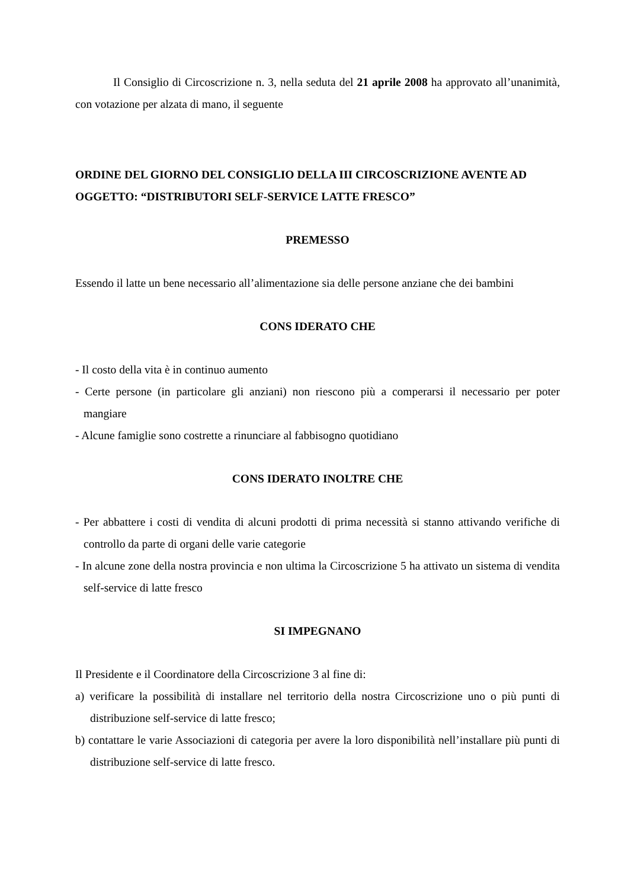Il Consiglio di Circoscrizione n. 3, nella seduta del 21 aprile 2008 ha approvato all’unanimità, con votazione per alzata di mano, il seguente
ORDINE DEL GIORNO DEL CONSIGLIO DELLA III CIRCOSCRIZIONE AVENTE AD OGGETTO: “DISTRIBUTORI SELF-SERVICE LATTE FRESCO”
PREMESSO
Essendo il latte un bene necessario all’alimentazione sia delle persone anziane che dei bambini
CONS IDERATO CHE
- Il costo della vita è in continuo aumento
- Certe persone (in particolare gli anziani) non riescono più a comperarsi il necessario per poter mangiare
- Alcune famiglie sono costrette a rinunciare al fabbisogno quotidiano
CONS IDERATO INOLTRE CHE
- Per abbattere i costi di vendita di alcuni prodotti di prima necessità si stanno attivando verifiche di controllo da parte di organi delle varie categorie
- In alcune zone della nostra provincia e non ultima la Circoscrizione 5 ha attivato un sistema di vendita self-service di latte fresco
SI IMPEGNANO
Il Presidente e il Coordinatore della Circoscrizione 3 al fine di:
a) verificare la possibilità di installare nel territorio della nostra Circoscrizione uno o più punti di distribuzione self-service di latte fresco;
b) contattare le varie Associazioni di categoria per avere la loro disponibilità nell’installare più punti di distribuzione self-service di latte fresco.